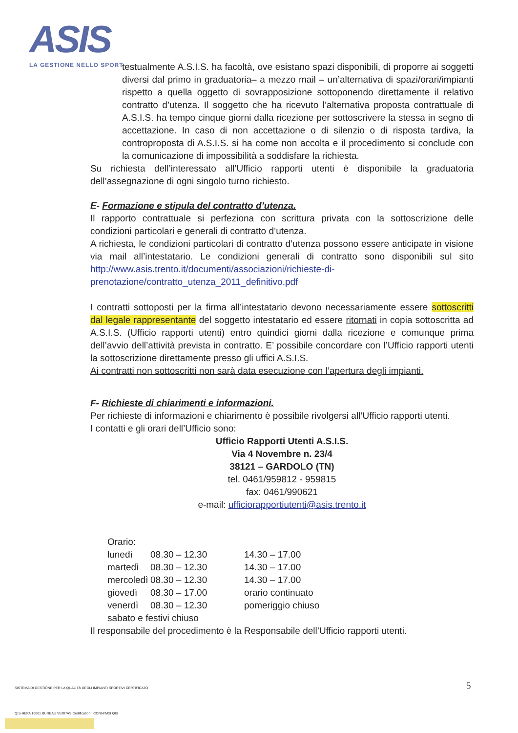ASIS
LA GESTIONE NELLO SPORT
testualmente A.S.I.S. ha facoltà, ove esistano spazi disponibili, di proporre ai soggetti diversi dal primo in graduatoria– a mezzo mail – un’alternativa di spazi/orari/impianti rispetto a quella oggetto di sovrapposizione sottoponendo direttamente il relativo contratto d’utenza. Il soggetto che ha ricevuto l’alternativa proposta contrattuale di A.S.I.S. ha tempo cinque giorni dalla ricezione per sottoscrivere la stessa in segno di accettazione. In caso di non accettazione o di silenzio o di risposta tardiva, la controproposta di A.S.I.S. si ha come non accolta e il procedimento si conclude con la comunicazione di impossibilità a soddisfare la richiesta.
Su richiesta dell’interessato all’Ufficio rapporti utenti è disponibile la graduatoria dell’assegnazione di ogni singolo turno richiesto.
E- Formazione e stipula del contratto d’utenza.
Il rapporto contrattuale si perfeziona con scrittura privata con la sottoscrizione delle condizioni particolari e generali di contratto d’utenza.
A richiesta, le condizioni particolari di contratto d’utenza possono essere anticipate in visione via mail all’intestatario. Le condizioni generali di contratto sono disponibili sul sito http://www.asis.trento.it/documenti/associazioni/richieste-di-prenotazione/contratto_utenza_2011_definitivo.pdf
I contratti sottoposti per la firma all’intestatario devono necessariamente essere sottoscritti dal legale rappresentante del soggetto intestatario ed essere ritornati in copia sottoscritta ad A.S.I.S. (Ufficio rapporti utenti) entro quindici giorni dalla ricezione e comunque prima dell’avvio dell’attività prevista in contratto. E’ possibile concordare con l’Ufficio rapporti utenti la sottoscrizione direttamente presso gli uffici A.S.I.S.
Ai contratti non sottoscritti non sarà data esecuzione con l’apertura degli impianti.
F- Richieste di chiarimenti e informazioni.
Per richieste di informazioni e chiarimento è possibile rivolgersi all’Ufficio rapporti utenti.
I contatti e gli orari dell’Ufficio sono:
Ufficio Rapporti Utenti A.S.I.S.
Via 4 Novembre n. 23/4
38121 – GARDOLO (TN)
tel. 0461/959812 - 959815
fax: 0461/990621
e-mail: ufficiorapportiutenti@asis.trento.it
| Orario: | | |
| lunedì | 08.30 – 12.30 | 14.30 – 17.00 |
| martedì | 08.30 – 12.30 | 14.30 – 17.00 |
| mercoledì | 08.30 – 12.30 | 14.30 – 17.00 |
| giovedì | 08.30 – 17.00 | orario continuato |
| venerdì | 08.30 – 12.30 | pomeriggio chiuso |
| sabato e festivi chiuso | | |
Il responsabile del procedimento è la Responsabile dell’Ufficio rapporti utenti.
5
SISTEMA DI GESTIONE PER LA QUALITÀ DEGLI IMPIANTI SPORTIVI CERTIFICATO
QIS-HEPA 10001 BUREAU VERITAS Certification CONI-FMSI QIS